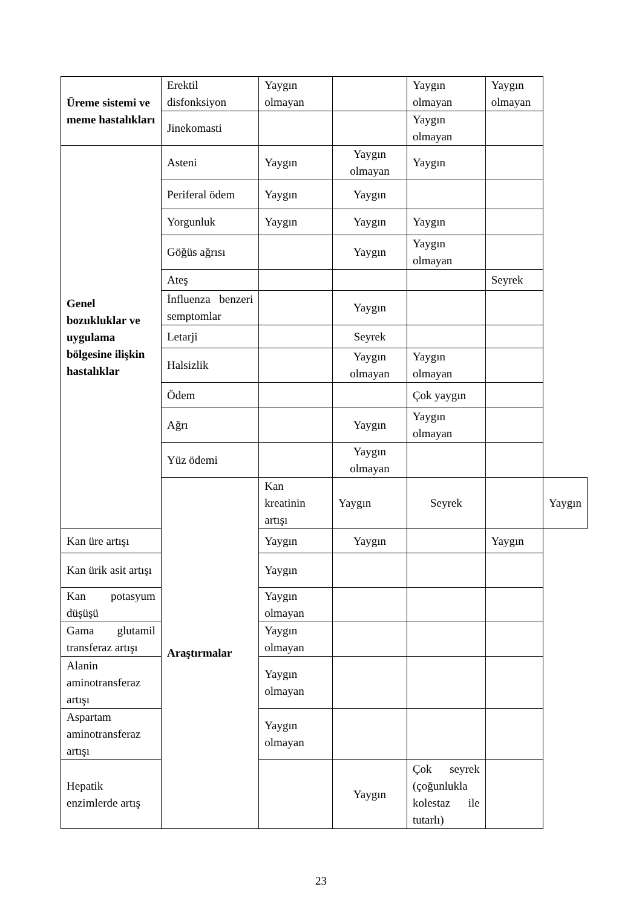| Üreme sistemi ve meme hastalıkları | Erektil disfonksiyon | Yaygın olmayan | | Yaygın olmayan | Yaygın olmayan | |
| | Jinekomasti | | | Yaygın olmayan | | |
| Genel bozukluklar ve uygulama bölgesine ilişkin hastalıklar | Asteni | Yaygın | Yaygın olmayan | Yaygın | | |
| | Periferal ödem | Yaygın | Yaygın | | | |
| | Yorgunluk | Yaygın | Yaygın | Yaygın | | |
| | Göğüs ağrısı | | Yaygın | Yaygın olmayan | | |
| | Ateş | | | | Seyrek | |
| | İnfluenza benzeri semptomlar | | Yaygın | | | |
| | Letarji | | Seyrek | | | |
| | Halsizlik | | Yaygın olmayan | Yaygın olmayan | | |
| | Ödem | | | Çok yaygın | | |
| | Ağrı | | Yaygın | Yaygın olmayan | | |
| | Yüz ödemi | | Yaygın olmayan | | | |
| | Araştırmalar | Kan kreatinin artışı | Yaygın | Seyrek | | Yaygın |
| Kan üre artışı | | Yaygın | Yaygın | | Yaygın | |
| Kan ürik asit artışı | | Yaygın | | | | |
| Kan potasyum düşüşü | | Yaygın olmayan | | | | |
| Gama glutamil transferaz artışı | | Yaygın olmayan | | | | |
| Alanin aminotransferaz artışı | | Yaygın olmayan | | | | |
| Aspartam aminotransferaz artışı | | Yaygın olmayan | | | | |
| Hepatik enzimlerde artış | | | Yaygın | Çok seyrek (çoğunlukla kolestaz ile tutarlı) | | |
23